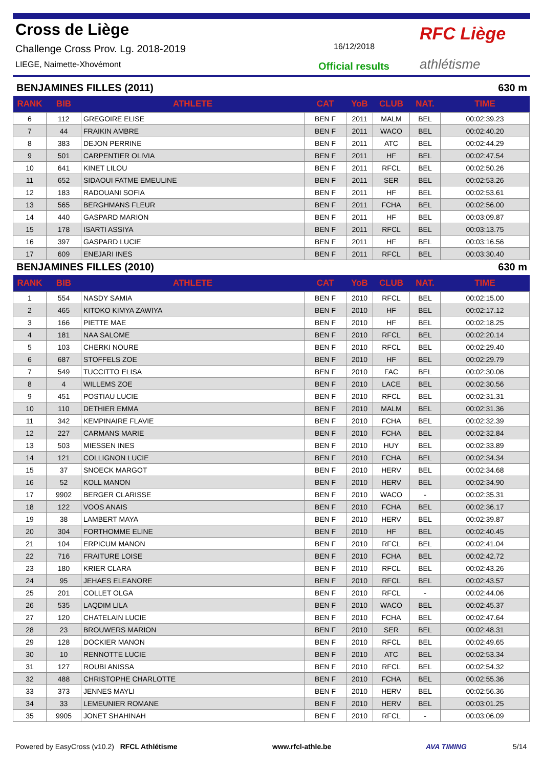Cross de Liège
Challenge Cross Prov. Lg. 2018-2019
LIEGE, Naimette-Xhovémont
16/12/2018
Official results
RFC Liège
athlétisme
BENJAMINES FILLES (2011) 630 m
| RANK | BIB | ATHLETE | CAT | YoB | CLUB | NAT. | TIME |
| --- | --- | --- | --- | --- | --- | --- | --- |
| 6 | 112 | GREGOIRE ELISE | BEN F | 2011 | MALM | BEL | 00:02:39.23 |
| 7 | 44 | FRAIKIN AMBRE | BEN F | 2011 | WACO | BEL | 00:02:40.20 |
| 8 | 383 | DEJON PERRINE | BEN F | 2011 | ATC | BEL | 00:02:44.29 |
| 9 | 501 | CARPENTIER OLIVIA | BEN F | 2011 | HF | BEL | 00:02:47.54 |
| 10 | 641 | KINET LILOU | BEN F | 2011 | RFCL | BEL | 00:02:50.26 |
| 11 | 652 | SIDAOUI FATME EMEULINE | BEN F | 2011 | SER | BEL | 00:02:53.26 |
| 12 | 183 | RADOUANI SOFIA | BEN F | 2011 | HF | BEL | 00:02:53.61 |
| 13 | 565 | BERGHMANS FLEUR | BEN F | 2011 | FCHA | BEL | 00:02:56.00 |
| 14 | 440 | GASPARD MARION | BEN F | 2011 | HF | BEL | 00:03:09.87 |
| 15 | 178 | ISARTI ASSIYA | BEN F | 2011 | RFCL | BEL | 00:03:13.75 |
| 16 | 397 | GASPARD LUCIE | BEN F | 2011 | HF | BEL | 00:03:16.56 |
| 17 | 609 | ENEJARI INES | BEN F | 2011 | RFCL | BEL | 00:03:30.40 |
BENJAMINES FILLES (2010) 630 m
| RANK | BIB | ATHLETE | CAT | YoB | CLUB | NAT. | TIME |
| --- | --- | --- | --- | --- | --- | --- | --- |
| 1 | 554 | NASDY SAMIA | BEN F | 2010 | RFCL | BEL | 00:02:15.00 |
| 2 | 465 | KITOKO KIMYA ZAWIYA | BEN F | 2010 | HF | BEL | 00:02:17.12 |
| 3 | 166 | PIETTE MAE | BEN F | 2010 | HF | BEL | 00:02:18.25 |
| 4 | 181 | NAA SALOME | BEN F | 2010 | RFCL | BEL | 00:02:20.14 |
| 5 | 103 | CHERKI NOURE | BEN F | 2010 | RFCL | BEL | 00:02:29.40 |
| 6 | 687 | STOFFELS ZOE | BEN F | 2010 | HF | BEL | 00:02:29.79 |
| 7 | 549 | TUCCITTO ELISA | BEN F | 2010 | FAC | BEL | 00:02:30.06 |
| 8 | 4 | WILLEMS ZOE | BEN F | 2010 | LACE | BEL | 00:02:30.56 |
| 9 | 451 | POSTIAU LUCIE | BEN F | 2010 | RFCL | BEL | 00:02:31.31 |
| 10 | 110 | DETHIER EMMA | BEN F | 2010 | MALM | BEL | 00:02:31.36 |
| 11 | 342 | KEMPINAIRE FLAVIE | BEN F | 2010 | FCHA | BEL | 00:02:32.39 |
| 12 | 227 | CARMANS MARIE | BEN F | 2010 | FCHA | BEL | 00:02:32.84 |
| 13 | 503 | MIESSEN INES | BEN F | 2010 | HUY | BEL | 00:02:33.89 |
| 14 | 121 | COLLIGNON LUCIE | BEN F | 2010 | FCHA | BEL | 00:02:34.34 |
| 15 | 37 | SNOECK MARGOT | BEN F | 2010 | HERV | BEL | 00:02:34.68 |
| 16 | 52 | KOLL MANON | BEN F | 2010 | HERV | BEL | 00:02:34.90 |
| 17 | 9902 | BERGER CLARISSE | BEN F | 2010 | WACO | - | 00:02:35.31 |
| 18 | 122 | VOOS ANAIS | BEN F | 2010 | FCHA | BEL | 00:02:36.17 |
| 19 | 38 | LAMBERT MAYA | BEN F | 2010 | HERV | BEL | 00:02:39.87 |
| 20 | 304 | FORTHOMME ELINE | BEN F | 2010 | HF | BEL | 00:02:40.45 |
| 21 | 104 | ERPICUM MANON | BEN F | 2010 | RFCL | BEL | 00:02:41.04 |
| 22 | 716 | FRAITURE LOISE | BEN F | 2010 | FCHA | BEL | 00:02:42.72 |
| 23 | 180 | KRIER CLARA | BEN F | 2010 | RFCL | BEL | 00:02:43.26 |
| 24 | 95 | JEHAES ELEANORE | BEN F | 2010 | RFCL | BEL | 00:02:43.57 |
| 25 | 201 | COLLET OLGA | BEN F | 2010 | RFCL | - | 00:02:44.06 |
| 26 | 535 | LAQDIM LILA | BEN F | 2010 | WACO | BEL | 00:02:45.37 |
| 27 | 120 | CHATELAIN LUCIE | BEN F | 2010 | FCHA | BEL | 00:02:47.64 |
| 28 | 23 | BROUWERS MARION | BEN F | 2010 | SER | BEL | 00:02:48.31 |
| 29 | 128 | DOCKIER MANON | BEN F | 2010 | RFCL | BEL | 00:02:49.65 |
| 30 | 10 | RENNOTTE LUCIE | BEN F | 2010 | ATC | BEL | 00:02:53.34 |
| 31 | 127 | ROUBI ANISSA | BEN F | 2010 | RFCL | BEL | 00:02:54.32 |
| 32 | 488 | CHRISTOPHE CHARLOTTE | BEN F | 2010 | FCHA | BEL | 00:02:55.36 |
| 33 | 373 | JENNES MAYLI | BEN F | 2010 | HERV | BEL | 00:02:56.36 |
| 34 | 33 | LEMEUNIER ROMANE | BEN F | 2010 | HERV | BEL | 00:03:01.25 |
| 35 | 9905 | JONET SHAHINAH | BEN F | 2010 | RFCL | - | 00:03:06.09 |
Powered by EasyCross (v10.2) RFCL Athlétisme www.rfcl-athle.be AVA TIMING 5/14